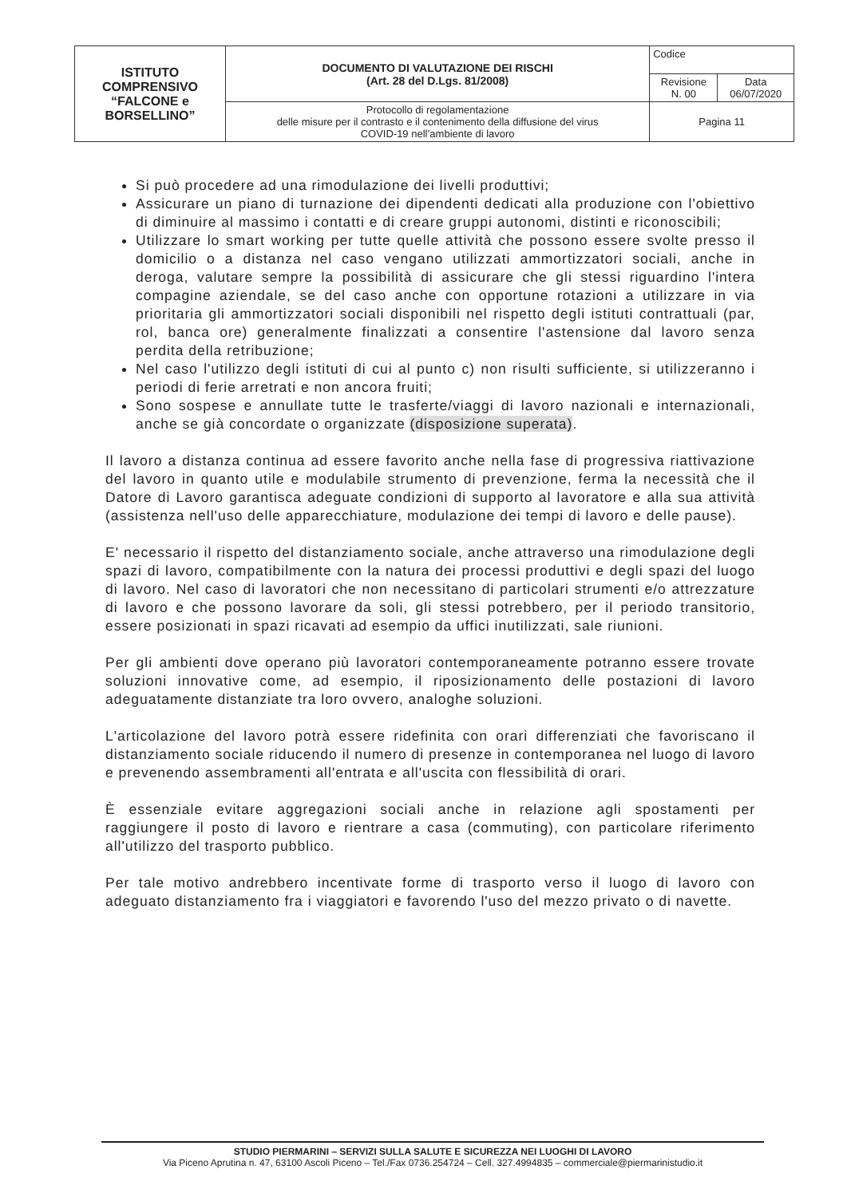| ISTITUTO COMPRENSIVO “FALCONE e BORSELLINO” | DOCUMENTO DI VALUTAZIONE DEI RISCHI (Art. 28 del D.Lgs. 81/2008) | Codice | |
| | | Revisione N. 00 | Data 06/07/2020 |
| | Protocollo di regolamentazione delle misure per il contrasto e il contenimento della diffusione del virus COVID-19 nell’ambiente di lavoro | Pagina 11 | |
Si può procedere ad una rimodulazione dei livelli produttivi;
Assicurare un piano di turnazione dei dipendenti dedicati alla produzione con l'obiettivo di diminuire al massimo i contatti e di creare gruppi autonomi, distinti e riconoscibili;
Utilizzare lo smart working per tutte quelle attività che possono essere svolte presso il domicilio o a distanza nel caso vengano utilizzati ammortizzatori sociali, anche in deroga, valutare sempre la possibilità di assicurare che gli stessi riguardino l'intera compagine aziendale, se del caso anche con opportune rotazioni a utilizzare in via prioritaria gli ammortizzatori sociali disponibili nel rispetto degli istituti contrattuali (par, rol, banca ore) generalmente finalizzati a consentire l'astensione dal lavoro senza perdita della retribuzione;
Nel caso l'utilizzo degli istituti di cui al punto c) non risulti sufficiente, si utilizzeranno i periodi di ferie arretrati e non ancora fruiti;
Sono sospese e annullate tutte le trasferte/viaggi di lavoro nazionali e internazionali, anche se già concordate o organizzate (disposizione superata).
Il lavoro a distanza continua ad essere favorito anche nella fase di progressiva riattivazione del lavoro in quanto utile e modulabile strumento di prevenzione, ferma la necessità che il Datore di Lavoro garantisca adeguate condizioni di supporto al lavoratore e alla sua attività (assistenza nell'uso delle apparecchiature, modulazione dei tempi di lavoro e delle pause).
E' necessario il rispetto del distanziamento sociale, anche attraverso una rimodulazione degli spazi di lavoro, compatibilmente con la natura dei processi produttivi e degli spazi del luogo di lavoro. Nel caso di lavoratori che non necessitano di particolari strumenti e/o attrezzature di lavoro e che possono lavorare da soli, gli stessi potrebbero, per il periodo transitorio, essere posizionati in spazi ricavati ad esempio da uffici inutilizzati, sale riunioni.
Per gli ambienti dove operano più lavoratori contemporaneamente potranno essere trovate soluzioni innovative come, ad esempio, il riposizionamento delle postazioni di lavoro adeguatamente distanziate tra loro ovvero, analoghe soluzioni.
L'articolazione del lavoro potrà essere ridefinita con orari differenziati che favoriscano il distanziamento sociale riducendo il numero di presenze in contemporanea nel luogo di lavoro e prevenendo assembramenti all'entrata e all'uscita con flessibilità di orari.
È essenziale evitare aggregazioni sociali anche in relazione agli spostamenti per raggiungere il posto di lavoro e rientrare a casa (commuting), con particolare riferimento all'utilizzo del trasporto pubblico.
Per tale motivo andrebbero incentivate forme di trasporto verso il luogo di lavoro con adeguato distanziamento fra i viaggiatori e favorendo l'uso del mezzo privato o di navette.
STUDIO PIERMARINI – SERVIZI SULLA SALUTE E SICUREZZA NEI LUOGHI DI LAVORO
Via Piceno Aprutina n. 47, 63100 Ascoli Piceno – Tel./Fax 0736.254724 – Cell. 327.4994835 – commerciale@piermarinistudio.it